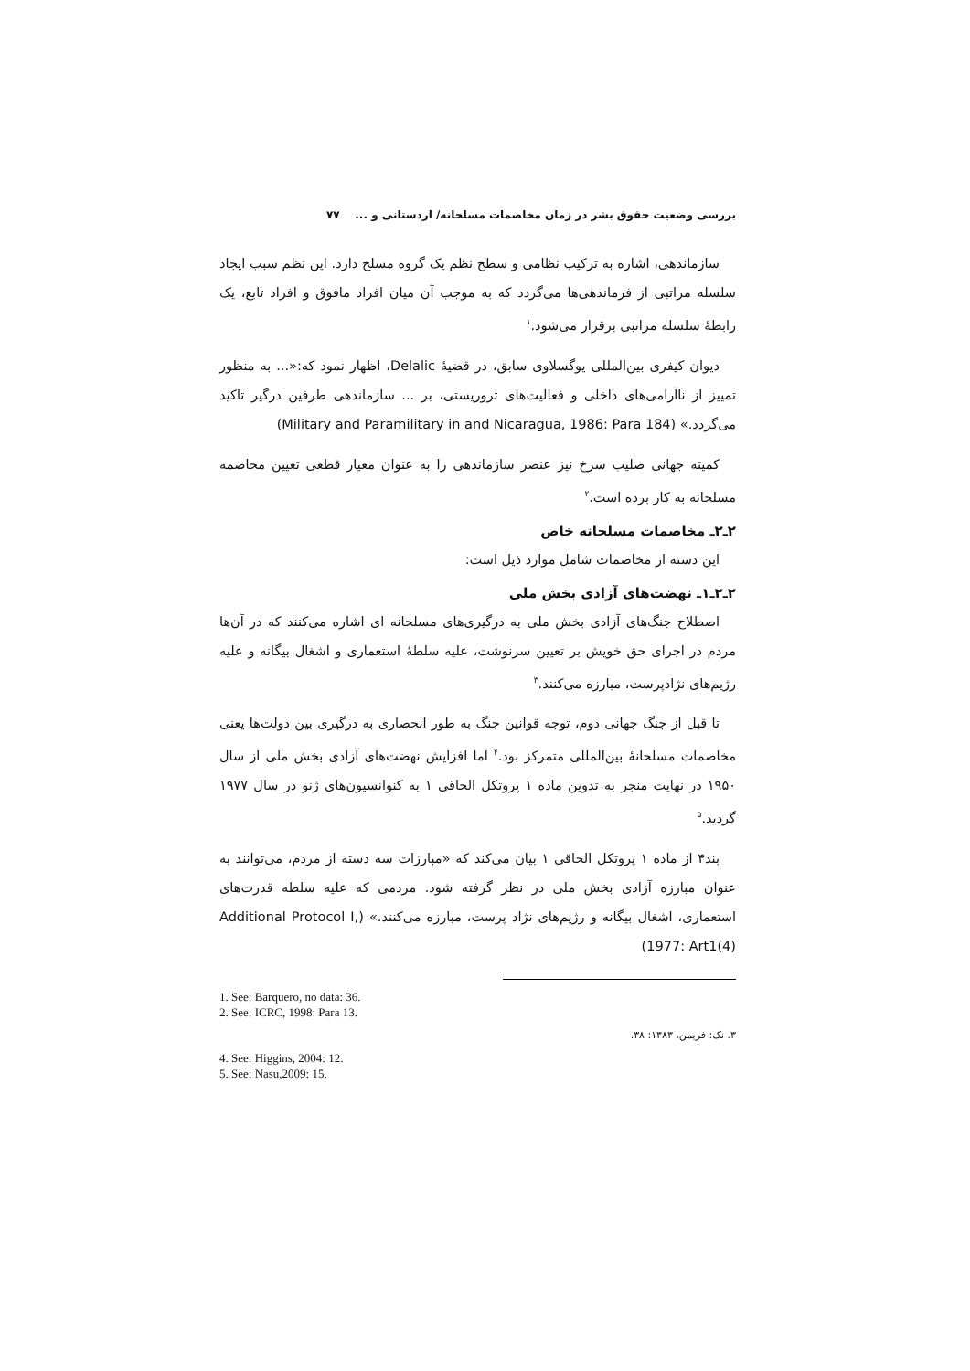بررسی وضعیت حقوق بشر در زمان مخاصمات مسلحانه/ اردستانی و ... ۷۷
سازماندهی، اشاره به ترکیب نظامی و سطح نظم یک گروه مسلح دارد. این نظم سبب ایجاد سلسله مراتبی از فرماندهی‌ها می‌گردد که به موجب آن میان افراد مافوق و افراد تابع، یک رابطهٔ سلسله مراتبی برقرار می‌شود.<sup>۱</sup>
دیوان کیفری بین‌المللی یوگسلاوی سابق، در قضیهٔ Delalic، اظهار نمود که:«... به منظور تمییز از ناآرامی‌های داخلی و فعالیت‌های تروریستی، بر ... سازماندهی طرفین درگیر تاکید می‌گردد.» (Military and Paramilitary in and Nicaragua, 1986: Para 184)
کمیته جهانی صلیب سرخ نیز عنصر سازماندهی را به عنوان معیار قطعی تعیین مخاصمه مسلحانه به کار برده است.<sup>۲</sup>
۲ـ۲ـ مخاصمات مسلحانه خاص
این دسته از مخاصمات شامل موارد ذیل است:
۲ـ۲ـ۱ـ نهضت‌های آزادی بخش ملی
اصطلاح جنگ‌های آزادی بخش ملی به درگیری‌های مسلحانه ای اشاره می‌کنند که در آن‌ها مردم در اجرای حق خویش بر تعیین سرنوشت، علیه سلطهٔ استعماری و اشغال بیگانه و علیه رژیم‌های نژادپرست، مبارزه می‌کنند.<sup>۳</sup>
تا قبل از جنگ جهانی دوم، توجه قوانین جنگ به طور انحصاری به درگیری بین دولت‌ها یعنی مخاصمات مسلحانهٔ بین‌المللی متمرکز بود.<sup>۴</sup> اما افزایش نهضت‌های آزادی بخش ملی از سال ۱۹۵۰ در نهایت منجر به تدوین ماده ۱ پروتکل الحاقی ۱ به کنوانسیون‌های ژنو در سال ۱۹۷۷ گردید.<sup>۵</sup>
بند۴ از ماده ۱ پروتکل الحاقی ۱ بیان می‌کند که «مبارزات سه دسته از مردم، می‌توانند به عنوان مبارزه آزادی بخش ملی در نظر گرفته شود. مردمی که علیه سلطه قدرت‌های استعماری، اشغال بیگانه و رژیم‌های نژاد پرست، مبارزه می‌کنند.» (Additional Protocol I, 1977: Art1(4))
1. See: Barquero, no data: 36.
2. See: ICRC, 1998: Para 13.
۳. نک: فریمن، ۱۳۸۳: ۳۸.
4. See: Higgins, 2004: 12.
5. See: Nasu,2009: 15.